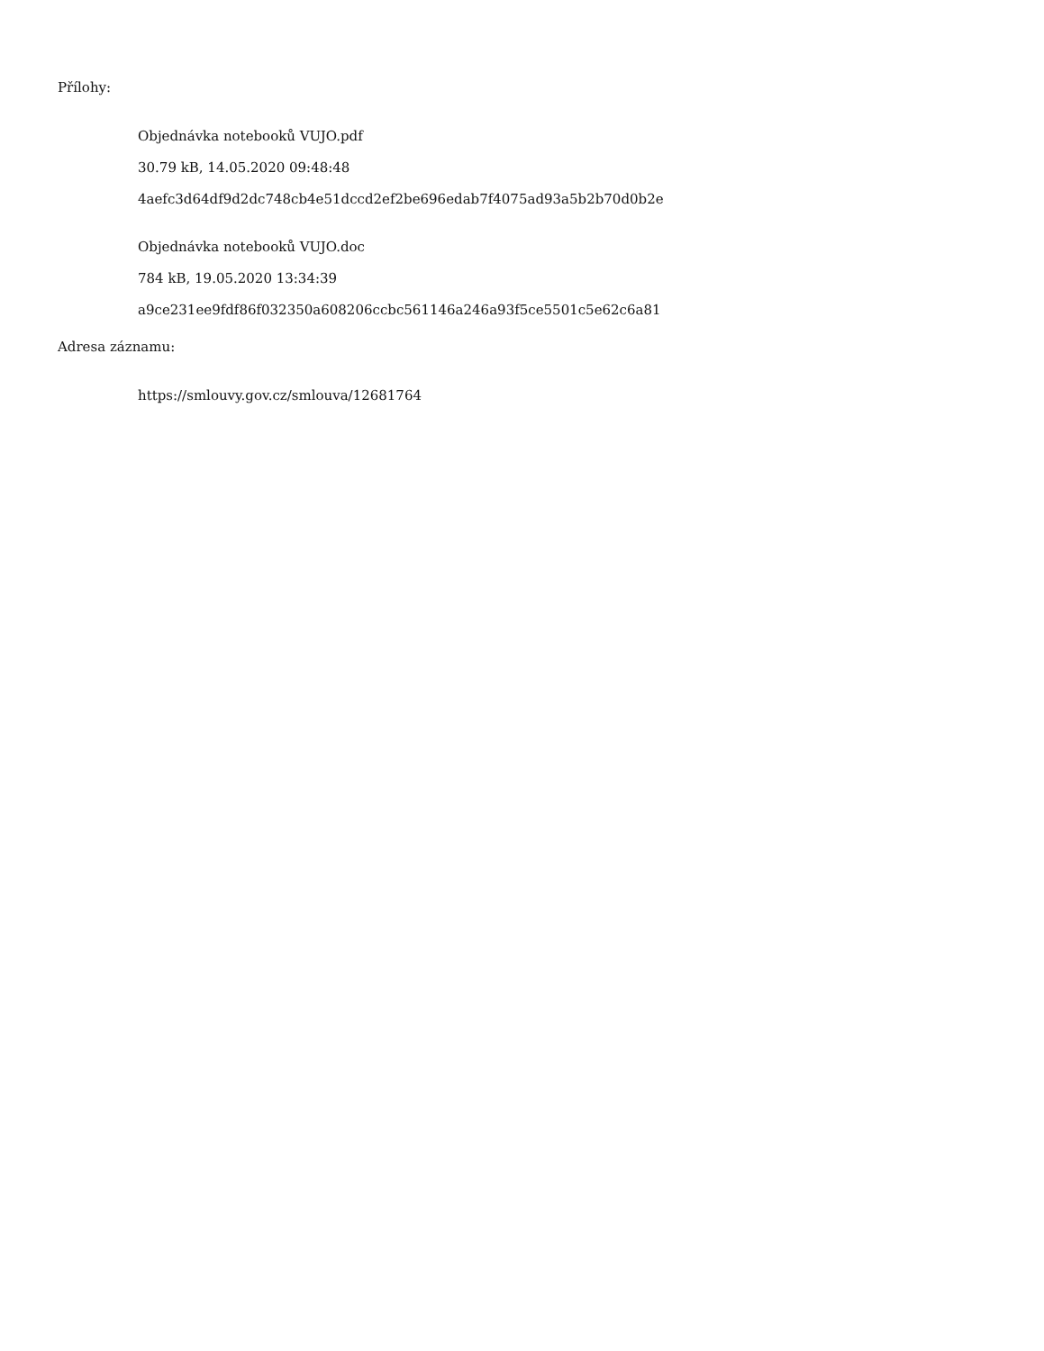Přílohy:
Objednávka notebooků VUJO.pdf
30.79 kB, 14.05.2020 09:48:48
4aefc3d64df9d2dc748cb4e51dccd2ef2be696edab7f4075ad93a5b2b70d0b2e
Objednávka notebooků VUJO.doc
784 kB, 19.05.2020 13:34:39
a9ce231ee9fdf86f032350a608206ccbc561146a246a93f5ce5501c5e62c6a81
Adresa záznamu:
https://smlouvy.gov.cz/smlouva/12681764